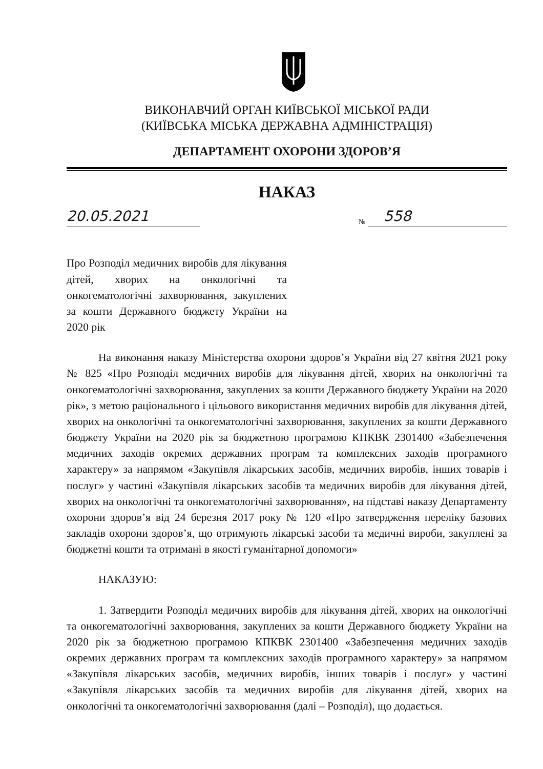ВИКОНАВЧИЙ ОРГАН КИЇВСЬКОЇ МІСЬКОЇ РАДИ
(КИЇВСЬКА МІСЬКА ДЕРЖАВНА АДМІНІСТРАЦІЯ)
ДЕПАРТАМЕНТ ОХОРОНИ ЗДОРОВ’Я
НАКАЗ
20.05.2021
№ 558
Про Розподіл медичних виробів для лікування дітей, хворих на онкологічні та онкогематологічні захворювання, закуплених за кошти Державного бюджету України на 2020 рік
На виконання наказу Міністерства охорони здоров’я України від 27 квітня 2021 року № 825 «Про Розподіл медичних виробів для лікування дітей, хворих на онкологічні та онкогематологічні захворювання, закуплених за кошти Державного бюджету України на 2020 рік», з метою раціонального і цільового використання медичних виробів для лікування дітей, хворих на онкологічні та онкогематологічні захворювання, закуплених за кошти Державного бюджету України на 2020 рік за бюджетною програмою КПКВК 2301400 «Забезпечення медичних заходів окремих державних програм та комплексних заходів програмного характеру» за напрямом «Закупівля лікарських засобів, медичних виробів, інших товарів і послуг» у частині «Закупівля лікарських засобів та медичних виробів для лікування дітей, хворих на онкологічні та онкогематологічні захворювання», на підставі наказу Департаменту охорони здоров’я від 24 березня 2017 року № 120 «Про затвердження переліку базових закладів охорони здоров’я, що отримують лікарські засоби та медичні вироби, закуплені за бюджетні кошти та отримані в якості гуманітарної допомоги»
НАКАЗУЮ:
1. Затвердити Розподіл медичних виробів для лікування дітей, хворих на онкологічні та онкогематологічні захворювання, закуплених за кошти Державного бюджету України на 2020 рік за бюджетною програмою КПКВК 2301400 «Забезпечення медичних заходів окремих державних програм та комплексних заходів програмного характеру» за напрямом «Закупівля лікарських засобів, медичних виробів, інших товарів і послуг» у частині «Закупівля лікарських засобів та медичних виробів для лікування дітей, хворих на онкологічні та онкогематологічні захворювання (далі – Розподіл), що додається.